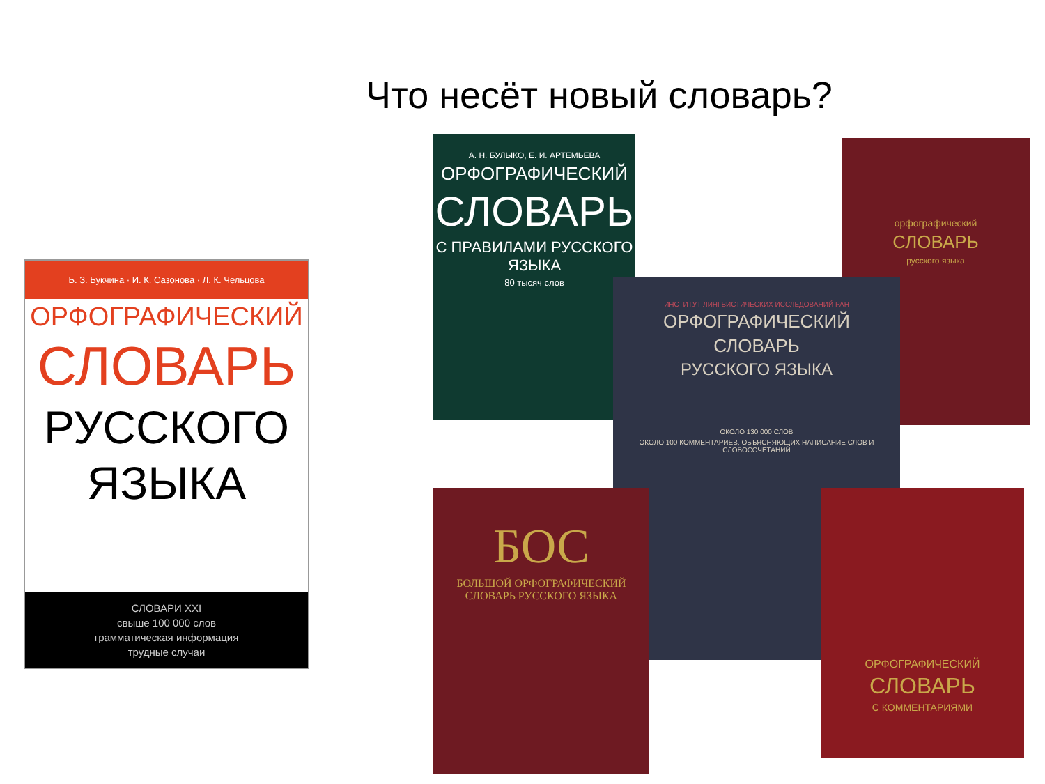Что несёт новый словарь?
Б. З. Букчина · И. К. Сазонова · Л. К. Чельцова
ОРФОГРАФИЧЕСКИЙ
СЛОВАРЬ
РУССКОГО
ЯЗЫКА
СЛОВАРИ XXI
свыше 100 000 слов
грамматическая информация
трудные случаи
А. Н. БУЛЫКО, Е. И. АРТЕМЬЕВА
ОРФОГРАФИЧЕСКИЙ
СЛОВАРЬ
С ПРАВИЛАМИ РУССКОГО ЯЗЫКА
80 тысяч слов
орфографический
СЛОВАРЬ
русского языка
ИНСТИТУТ ЛИНГВИСТИЧЕСКИХ ИССЛЕДОВАНИЙ РАН
ОРФОГРАФИЧЕСКИЙ
СЛОВАРЬ
РУССКОГО ЯЗЫКА
ОКОЛО 130 000 СЛОВ
ОКОЛО 100 КОММЕНТАРИЕВ, ОБЪЯСНЯЮЩИХ НАПИСАНИЕ СЛОВ И СЛОВОСОЧЕТАНИЙ
БОС
БОЛЬШОЙ ОРФОГРАФИЧЕСКИЙ СЛОВАРЬ РУССКОГО ЯЗЫКА
ОРФОГРАФИЧЕСКИЙ
СЛОВАРЬ
С КОММЕНТАРИЯМИ